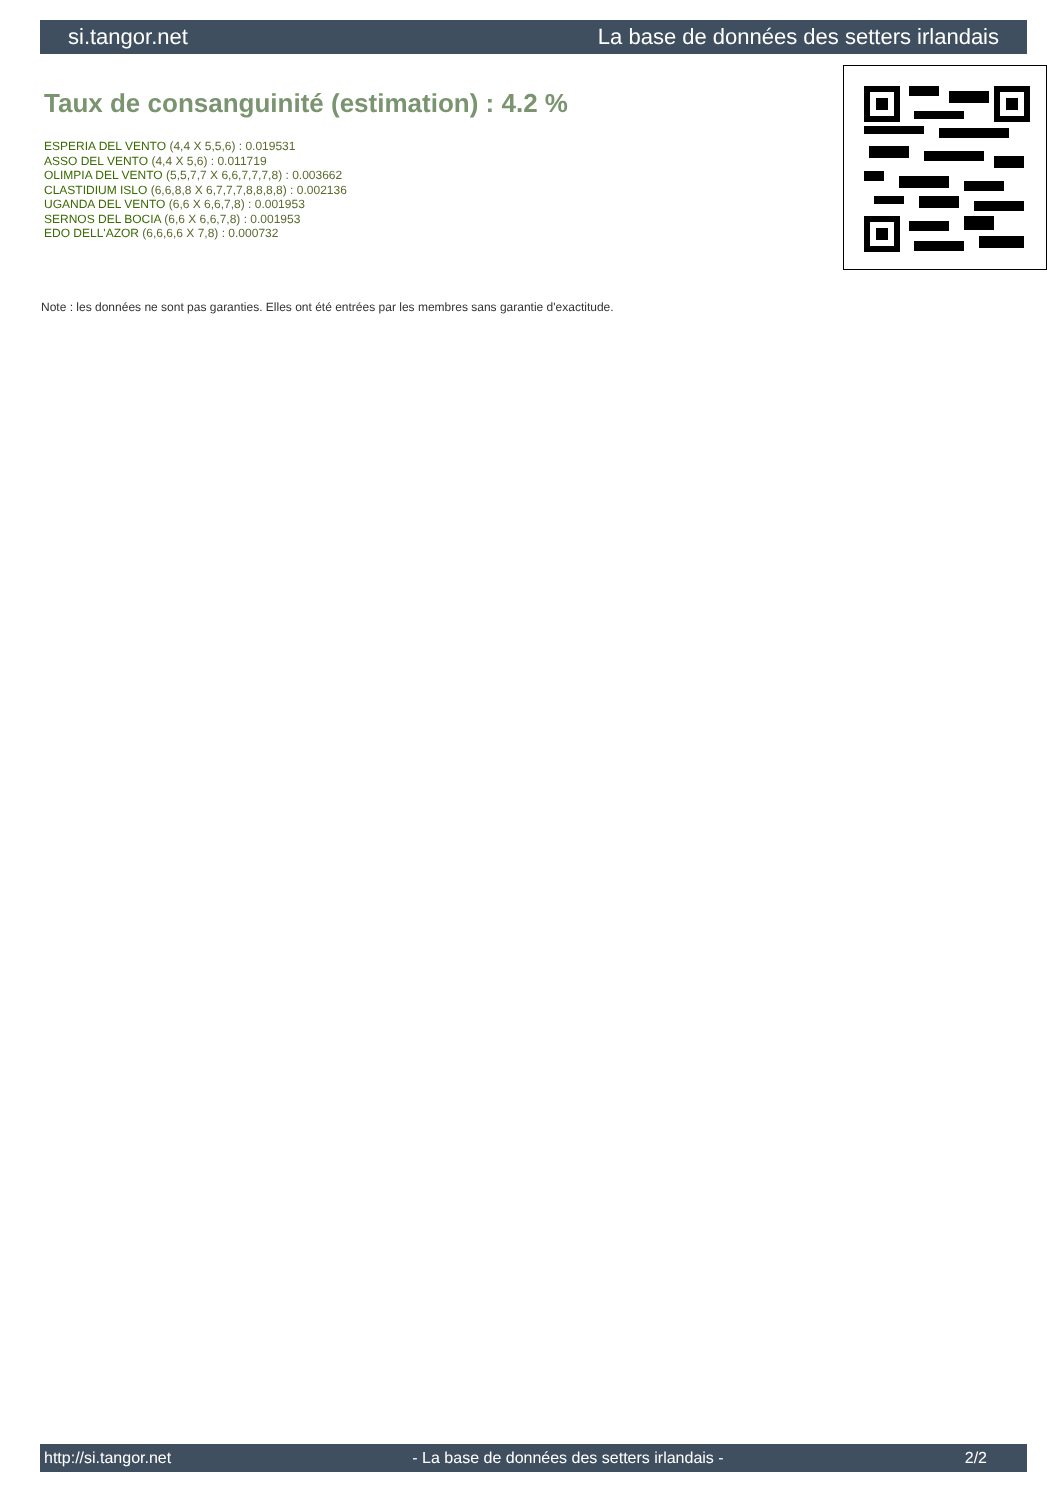si.tangor.net La base de données des setters irlandais
Taux de consanguinité (estimation) : 4.2 %
ESPERIA DEL VENTO (4,4 X 5,5,6) : 0.019531
ASSO DEL VENTO (4,4 X 5,6) : 0.011719
OLIMPIA DEL VENTO (5,5,7,7 X 6,6,7,7,7,8) : 0.003662
CLASTIDIUM ISLO (6,6,8,8 X 6,7,7,7,8,8,8,8) : 0.002136
UGANDA DEL VENTO (6,6 X 6,6,7,8) : 0.001953
SERNOS DEL BOCIA (6,6 X 6,6,7,8) : 0.001953
EDO DELL'AZOR (6,6,6,6 X 7,8) : 0.000732
Note : les données ne sont pas garanties. Elles ont été entrées par les membres sans garantie d'exactitude.
http://si.tangor.net - La base de données des setters irlandais - 2/2